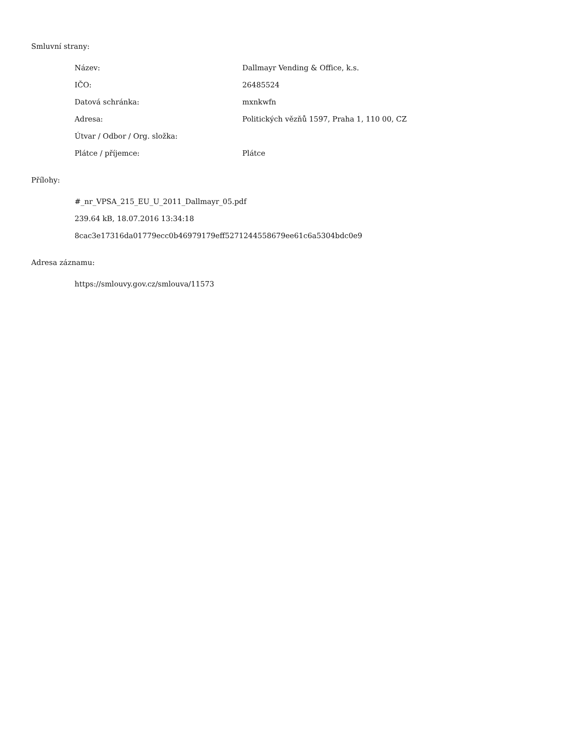Smluvní strany:
| Název: | Dallmayr Vending & Office, k.s. |
| IČO: | 26485524 |
| Datová schránka: | mxnkwfn |
| Adresa: | Politických vězňů 1597, Praha 1, 110 00, CZ |
| Útvar / Odbor / Org. složka: | |
| Plátce / příjemce: | Plátce |
Přílohy:
#_nr_VPSA_215_EU_U_2011_Dallmayr_05.pdf
239.64 kB, 18.07.2016 13:34:18
8cac3e17316da01779ecc0b46979179eff5271244558679ee61c6a5304bdc0e9
Adresa záznamu:
https://smlouvy.gov.cz/smlouva/11573